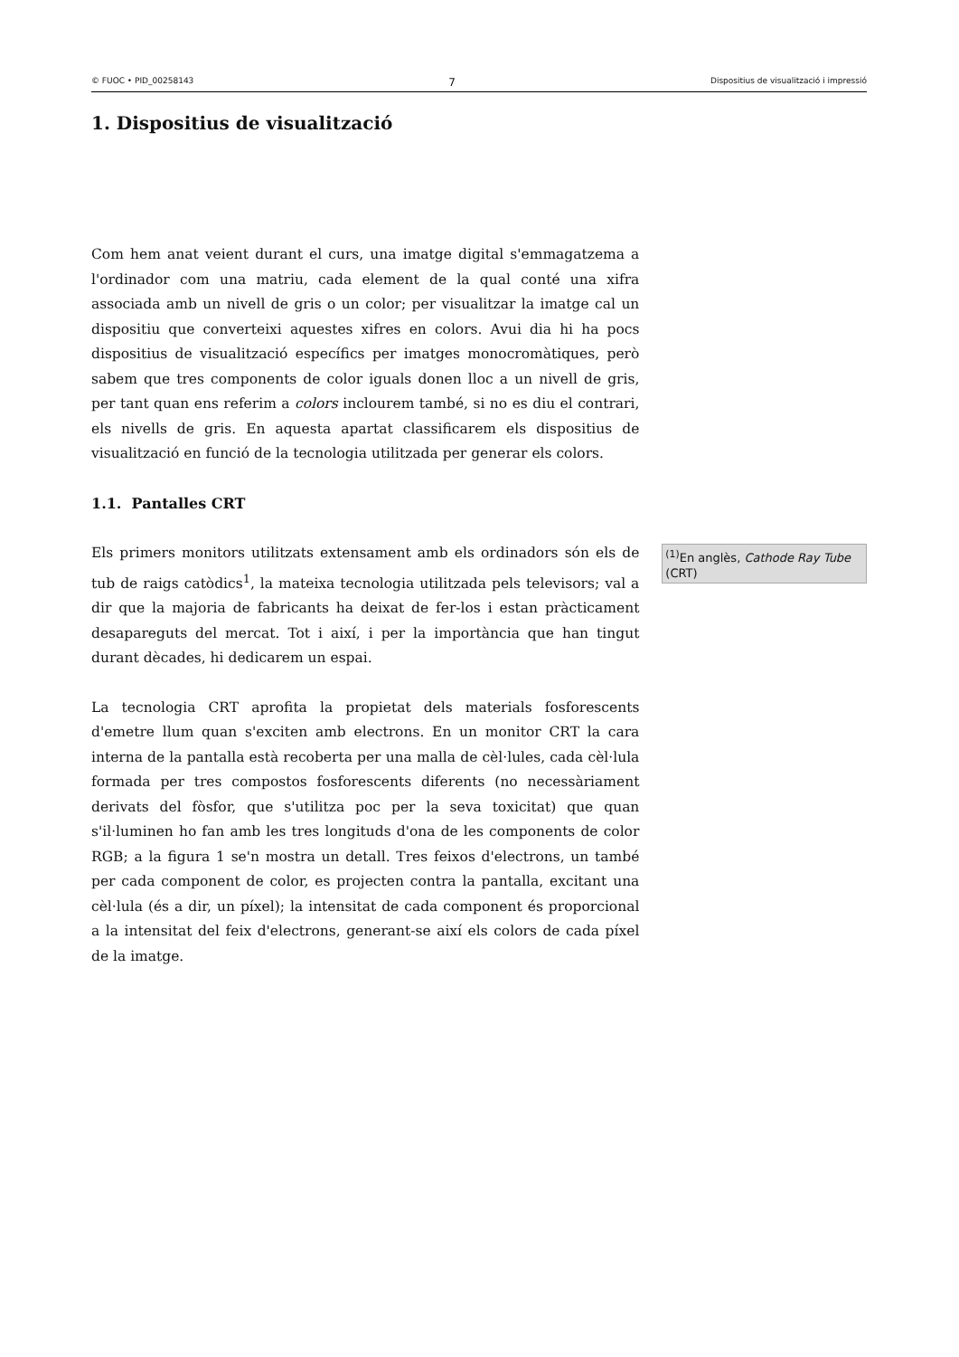© FUOC • PID_00258143 7 Dispositius de visualització i impressió
1. Dispositius de visualització
Com hem anat veient durant el curs, una imatge digital s'emmagatzema a l'ordinador com una matriu, cada element de la qual conté una xifra associada amb un nivell de gris o un color; per visualitzar la imatge cal un dispositiu que converteixi aquestes xifres en colors. Avui dia hi ha pocs dispositius de visualització específics per imatges monocromàtiques, però sabem que tres components de color iguals donen lloc a un nivell de gris, per tant quan ens referim a colors inclourem també, si no es diu el contrari, els nivells de gris. En aquesta apartat classificarem els dispositius de visualització en funció de la tecnologia utilitzada per generar els colors.
1.1. Pantalles CRT
Els primers monitors utilitzats extensament amb els ordinadors són els de tub de raigs catòdics<sup>1</sup>, la mateixa tecnologia utilitzada pels televisors; val a dir que la majoria de fabricants ha deixat de fer-los i estan pràcticament desapareguts del mercat. Tot i així, i per la importància que han tingut durant dècades, hi dedicarem un espai.
La tecnologia CRT aprofita la propietat dels materials fosforescents d'emetre llum quan s'exciten amb electrons. En un monitor CRT la cara interna de la pantalla està recoberta per una malla de cèl·lules, cada cèl·lula formada per tres compostos fosforescents diferents (no necessàriament derivats del fòsfor, que s'utilitza poc per la seva toxicitat) que quan s'il·luminen ho fan amb les tres longituds d'ona de les components de color RGB; a la figura 1 se'n mostra un detall. Tres feixos d'electrons, un també per cada component de color, es projecten contra la pantalla, excitant una cèl·lula (és a dir, un píxel); la intensitat de cada component és proporcional a la intensitat del feix d'electrons, generant-se així els colors de cada píxel de la imatge.
<sup>(1)</sup> En anglès, Cathode Ray Tube (CRT)